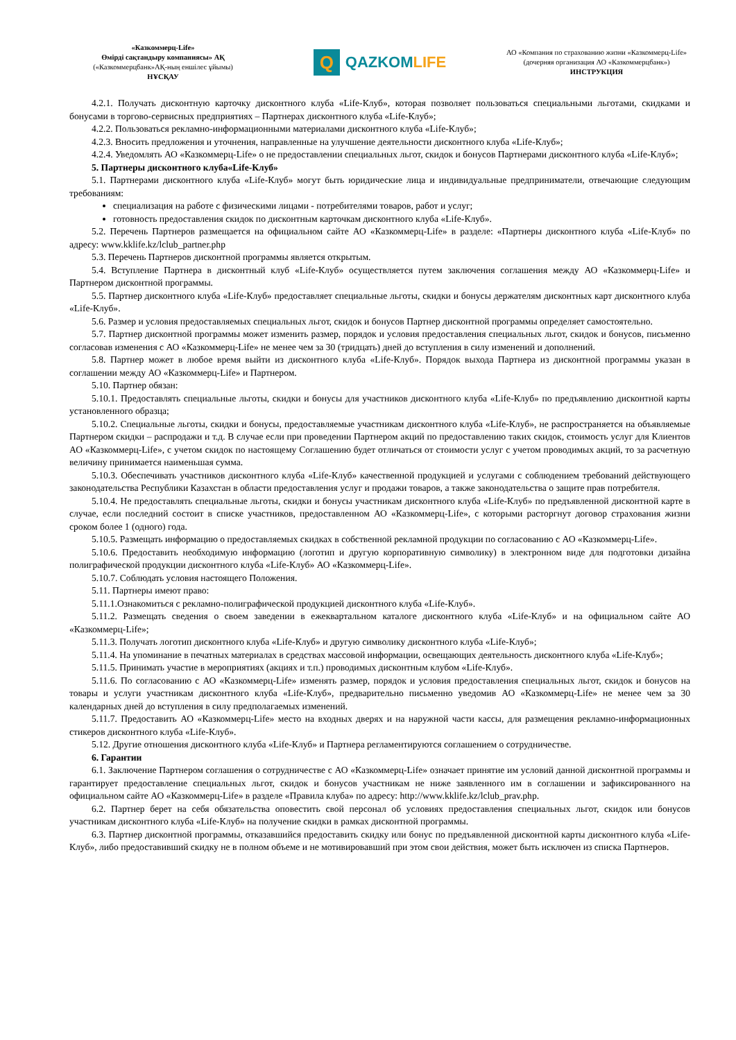«Казкоммерц-Life»
Өмірді сақтандыру компаниясы» АҚ
(«Казкоммерцбанк»АҚ-ның еншілес ұйымы)
НҰСҚАУ
Q
QAZKOMLIFE
АО «Компания по страхованию жизни «Казкоммерц-Life»
(дочерняя организация АО «Казкоммерцбанк»)
ИНСТРУКЦИЯ
4.2.1. Получать дисконтную карточку дисконтного клуба «Life-Клуб», которая позволяет пользоваться специальными льготами, скидками и бонусами в торгово-сервисных предприятиях – Партнерах дисконтного клуба «Life-Клуб»;
4.2.2. Пользоваться рекламно-информационными материалами дисконтного клуба «Life-Клуб»;
4.2.3. Вносить предложения и уточнения, направленные на улучшение деятельности дисконтного клуба «Life-Клуб»;
4.2.4. Уведомлять АО «Казкоммерц-Life» о не предоставлении специальных льгот, скидок и бонусов Партнерами дисконтного клуба «Life-Клуб»;
5. Партнеры дисконтного клуба«Life-Клуб»
5.1. Партнерами дисконтного клуба «Life-Клуб» могут быть юридические лица и индивидуальные предприниматели, отвечающие следующим требованиям:
специализация на работе с физическими лицами - потребителями товаров, работ и услуг;
готовность предоставления скидок по дисконтным карточкам дисконтного клуба «Life-Клуб».
5.2. Перечень Партнеров размещается на официальном сайте АО «Казкоммерц-Life» в разделе: «Партнеры дисконтного клуба «Life-Клуб» по адресу: www.kklife.kz/lclub_partner.php
5.3. Перечень Партнеров дисконтной программы является открытым.
5.4. Вступление Партнера в дисконтный клуб «Life-Клуб» осуществляется путем заключения соглашения между АО «Казкоммерц-Life» и Партнером дисконтной программы.
5.5. Партнер дисконтного клуба «Life-Клуб» предоставляет специальные льготы, скидки и бонусы держателям дисконтных карт дисконтного клуба «Life-Клуб».
5.6. Размер и условия предоставляемых специальных льгот, скидок и бонусов Партнер дисконтной программы определяет самостоятельно.
5.7. Партнер дисконтной программы может изменить размер, порядок и условия предоставления специальных льгот, скидок и бонусов, письменно согласовав изменения с АО «Казкоммерц-Life» не менее чем за 30 (тридцать) дней до вступления в силу изменений и дополнений.
5.8. Партнер может в любое время выйти из дисконтного клуба «Life-Клуб». Порядок выхода Партнера из дисконтной программы указан в соглашении между АО «Казкоммерц-Life» и Партнером.
5.10. Партнер обязан:
5.10.1. Предоставлять специальные льготы, скидки и бонусы для участников дисконтного клуба «Life-Клуб» по предъявлению дисконтной карты установленного образца;
5.10.2. Специальные льготы, скидки и бонусы, предоставляемые участникам дисконтного клуба «Life-Клуб», не распространяется на объявляемые Партнером скидки – распродажи и т.д. В случае если при проведении Партнером акций по предоставлению таких скидок, стоимость услуг для Клиентов АО «Казкоммерц-Life», с учетом скидок по настоящему Соглашению будет отличаться от стоимости услуг с учетом проводимых акций, то за расчетную величину принимается наименьшая сумма.
5.10.3. Обеспечивать участников дисконтного клуба «Life-Клуб» качественной продукцией и услугами с соблюдением требований действующего законодательства Республики Казахстан в области предоставления услуг и продажи товаров, а также законодательства о защите прав потребителя.
5.10.4. Не предоставлять специальные льготы, скидки и бонусы участникам дисконтного клуба «Life-Клуб» по предъявленной дисконтной карте в случае, если последний состоит в списке участников, предоставленном АО «Казкоммерц-Life», с которыми расторгнут договор страхования жизни сроком более 1 (одного) года.
5.10.5. Размещать информацию о предоставляемых скидках в собственной рекламной продукции по согласованию с АО «Казкоммерц-Life».
5.10.6. Предоставить необходимую информацию (логотип и другую корпоративную символику) в электронном виде для подготовки дизайна полиграфической продукции дисконтного клуба «Life-Клуб» АО «Казкоммерц-Life».
5.10.7. Соблюдать условия настоящего Положения.
5.11. Партнеры имеют право:
5.11.1.Ознакомиться с рекламно-полиграфической продукцией дисконтного клуба «Life-Клуб».
5.11.2. Размещать сведения о своем заведении в ежеквартальном каталоге дисконтного клуба «Life-Клуб» и на официальном сайте АО «Казкоммерц-Life»;
5.11.3. Получать логотип дисконтного клуба «Life-Клуб» и другую символику дисконтного клуба «Life-Клуб»;
5.11.4. На упоминание в печатных материалах в средствах массовой информации, освещающих деятельность дисконтного клуба «Life-Клуб»;
5.11.5. Принимать участие в мероприятиях (акциях и т.п.) проводимых дисконтным клубом «Life-Клуб».
5.11.6. По согласованию с АО «Казкоммерц-Life» изменять размер, порядок и условия предоставления специальных льгот, скидок и бонусов на товары и услуги участникам дисконтного клуба «Life-Клуб», предварительно письменно уведомив АО «Казкоммерц-Life» не менее чем за 30 календарных дней до вступления в силу предполагаемых изменений.
5.11.7. Предоставить АО «Казкоммерц-Life» место на входных дверях и на наружной части кассы, для размещения рекламно-информационных стикеров дисконтного клуба «Life-Клуб».
5.12. Другие отношения дисконтного клуба «Life-Клуб» и Партнера регламентируются соглашением о сотрудничестве.
6. Гарантии
6.1. Заключение Партнером соглашения о сотрудничестве с АО «Казкоммерц-Life» означает принятие им условий данной дисконтной программы и гарантирует предоставление специальных льгот, скидок и бонусов участникам не ниже заявленного им в соглашении и зафиксированного на официальном сайте АО «Казкоммерц-Life» в разделе «Правила клуба» по адресу: http://www.kklife.kz/lclub_prav.php.
6.2. Партнер берет на себя обязательства оповестить свой персонал об условиях предоставления специальных льгот, скидок или бонусов участникам дисконтного клуба «Life-Клуб» на получение скидки в рамках дисконтной программы.
6.3. Партнер дисконтной программы, отказавшийся предоставить скидку или бонус по предъявленной дисконтной карты дисконтного клуба «Life-Клуб», либо предоставивший скидку не в полном объеме и не мотивировавший при этом свои действия, может быть исключен из списка Партнеров.